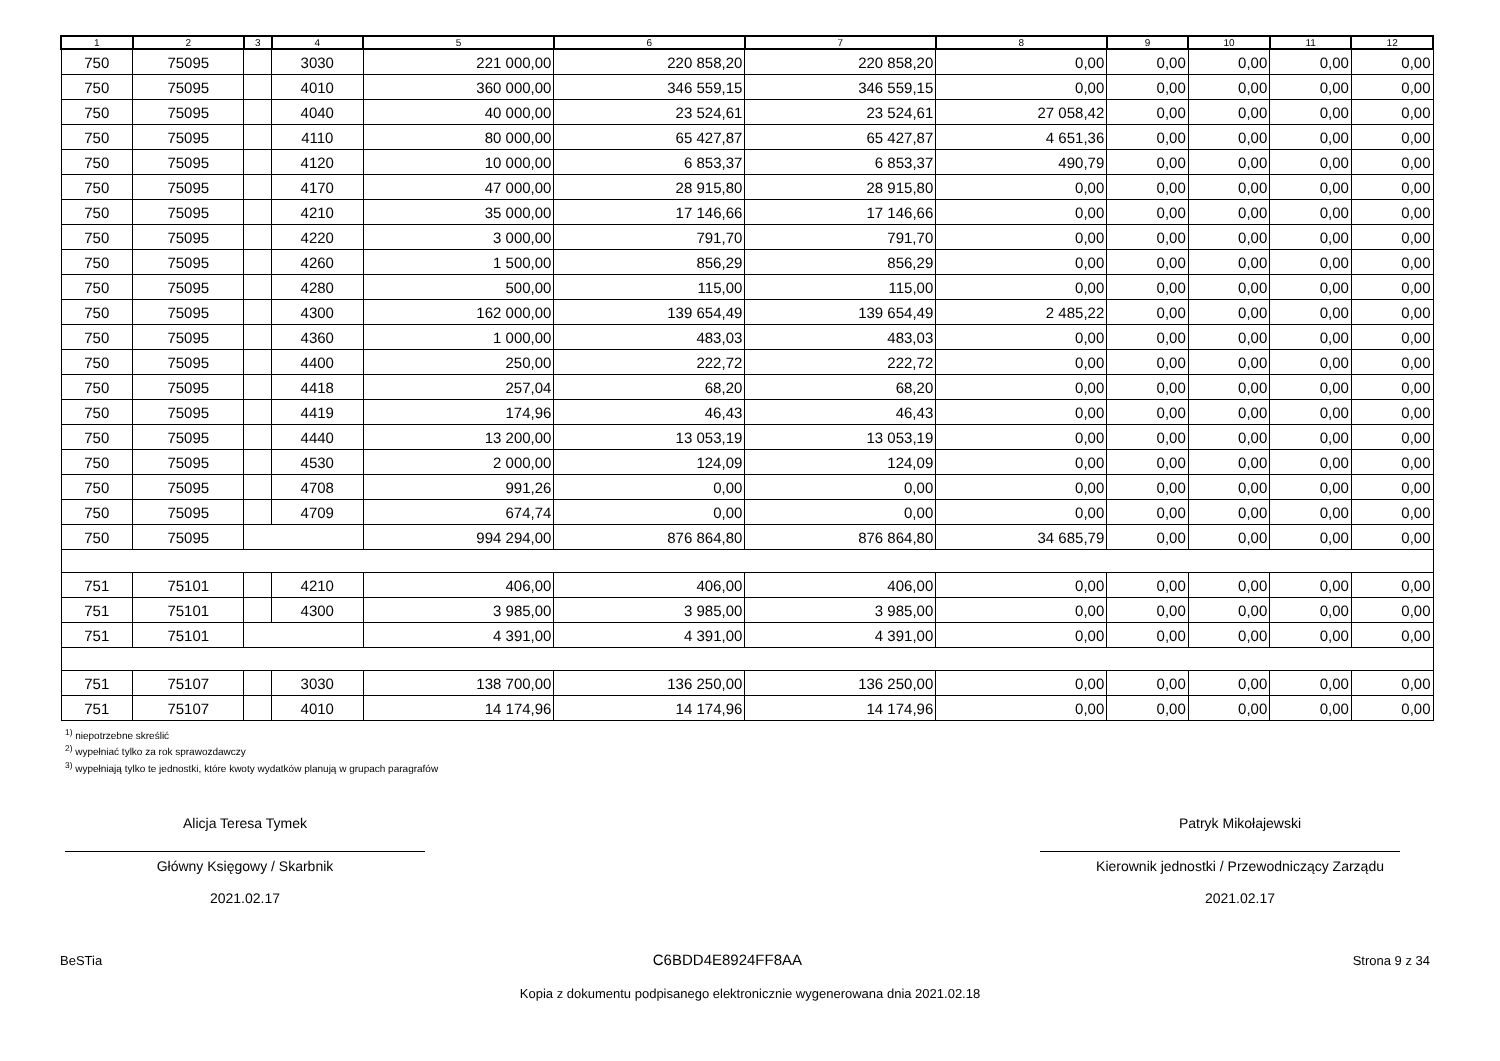| 1 | 2 | 3 | 4 | 5 | 6 | 7 | 8 | 9 | 10 | 11 | 12 |
| --- | --- | --- | --- | --- | --- | --- | --- | --- | --- | --- | --- |
| 750 | 75095 | | 3030 | 221 000,00 | 220 858,20 | 220 858,20 | 0,00 | 0,00 | 0,00 | 0,00 | 0,00 |
| 750 | 75095 | | 4010 | 360 000,00 | 346 559,15 | 346 559,15 | 0,00 | 0,00 | 0,00 | 0,00 | 0,00 |
| 750 | 75095 | | 4040 | 40 000,00 | 23 524,61 | 23 524,61 | 27 058,42 | 0,00 | 0,00 | 0,00 | 0,00 |
| 750 | 75095 | | 4110 | 80 000,00 | 65 427,87 | 65 427,87 | 4 651,36 | 0,00 | 0,00 | 0,00 | 0,00 |
| 750 | 75095 | | 4120 | 10 000,00 | 6 853,37 | 6 853,37 | 490,79 | 0,00 | 0,00 | 0,00 | 0,00 |
| 750 | 75095 | | 4170 | 47 000,00 | 28 915,80 | 28 915,80 | 0,00 | 0,00 | 0,00 | 0,00 | 0,00 |
| 750 | 75095 | | 4210 | 35 000,00 | 17 146,66 | 17 146,66 | 0,00 | 0,00 | 0,00 | 0,00 | 0,00 |
| 750 | 75095 | | 4220 | 3 000,00 | 791,70 | 791,70 | 0,00 | 0,00 | 0,00 | 0,00 | 0,00 |
| 750 | 75095 | | 4260 | 1 500,00 | 856,29 | 856,29 | 0,00 | 0,00 | 0,00 | 0,00 | 0,00 |
| 750 | 75095 | | 4280 | 500,00 | 115,00 | 115,00 | 0,00 | 0,00 | 0,00 | 0,00 | 0,00 |
| 750 | 75095 | | 4300 | 162 000,00 | 139 654,49 | 139 654,49 | 2 485,22 | 0,00 | 0,00 | 0,00 | 0,00 |
| 750 | 75095 | | 4360 | 1 000,00 | 483,03 | 483,03 | 0,00 | 0,00 | 0,00 | 0,00 | 0,00 |
| 750 | 75095 | | 4400 | 250,00 | 222,72 | 222,72 | 0,00 | 0,00 | 0,00 | 0,00 | 0,00 |
| 750 | 75095 | | 4418 | 257,04 | 68,20 | 68,20 | 0,00 | 0,00 | 0,00 | 0,00 | 0,00 |
| 750 | 75095 | | 4419 | 174,96 | 46,43 | 46,43 | 0,00 | 0,00 | 0,00 | 0,00 | 0,00 |
| 750 | 75095 | | 4440 | 13 200,00 | 13 053,19 | 13 053,19 | 0,00 | 0,00 | 0,00 | 0,00 | 0,00 |
| 750 | 75095 | | 4530 | 2 000,00 | 124,09 | 124,09 | 0,00 | 0,00 | 0,00 | 0,00 | 0,00 |
| 750 | 75095 | | 4708 | 991,26 | 0,00 | 0,00 | 0,00 | 0,00 | 0,00 | 0,00 | 0,00 |
| 750 | 75095 | | 4709 | 674,74 | 0,00 | 0,00 | 0,00 | 0,00 | 0,00 | 0,00 | 0,00 |
| 750 | 75095 | | | 994 294,00 | 876 864,80 | 876 864,80 | 34 685,79 | 0,00 | 0,00 | 0,00 | 0,00 |
| 751 | 75101 | | 4210 | 406,00 | 406,00 | 406,00 | 0,00 | 0,00 | 0,00 | 0,00 | 0,00 |
| 751 | 75101 | | 4300 | 3 985,00 | 3 985,00 | 3 985,00 | 0,00 | 0,00 | 0,00 | 0,00 | 0,00 |
| 751 | 75101 | | | 4 391,00 | 4 391,00 | 4 391,00 | 0,00 | 0,00 | 0,00 | 0,00 | 0,00 |
| 751 | 75107 | | 3030 | 138 700,00 | 136 250,00 | 136 250,00 | 0,00 | 0,00 | 0,00 | 0,00 | 0,00 |
| 751 | 75107 | | 4010 | 14 174,96 | 14 174,96 | 14 174,96 | 0,00 | 0,00 | 0,00 | 0,00 | 0,00 |
<sup>1)</sup> niepotrzebne skreślić
<sup>2)</sup> wypełniać tylko za rok sprawozdawczy
<sup>3)</sup> wypełniają tylko te jednostki, które kwoty wydatków planują w grupach paragrafów
Alicja Teresa Tymek
Główny Księgowy / Skarbnik
2021.02.17
Patryk Mikołajewski
Kierownik jednostki / Przewodniczący Zarządu
2021.02.17
BeSTia C6BDD4E8924FF8AA Strona 9 z 34
Kopia z dokumentu podpisanego elektronicznie wygenerowana dnia 2021.02.18